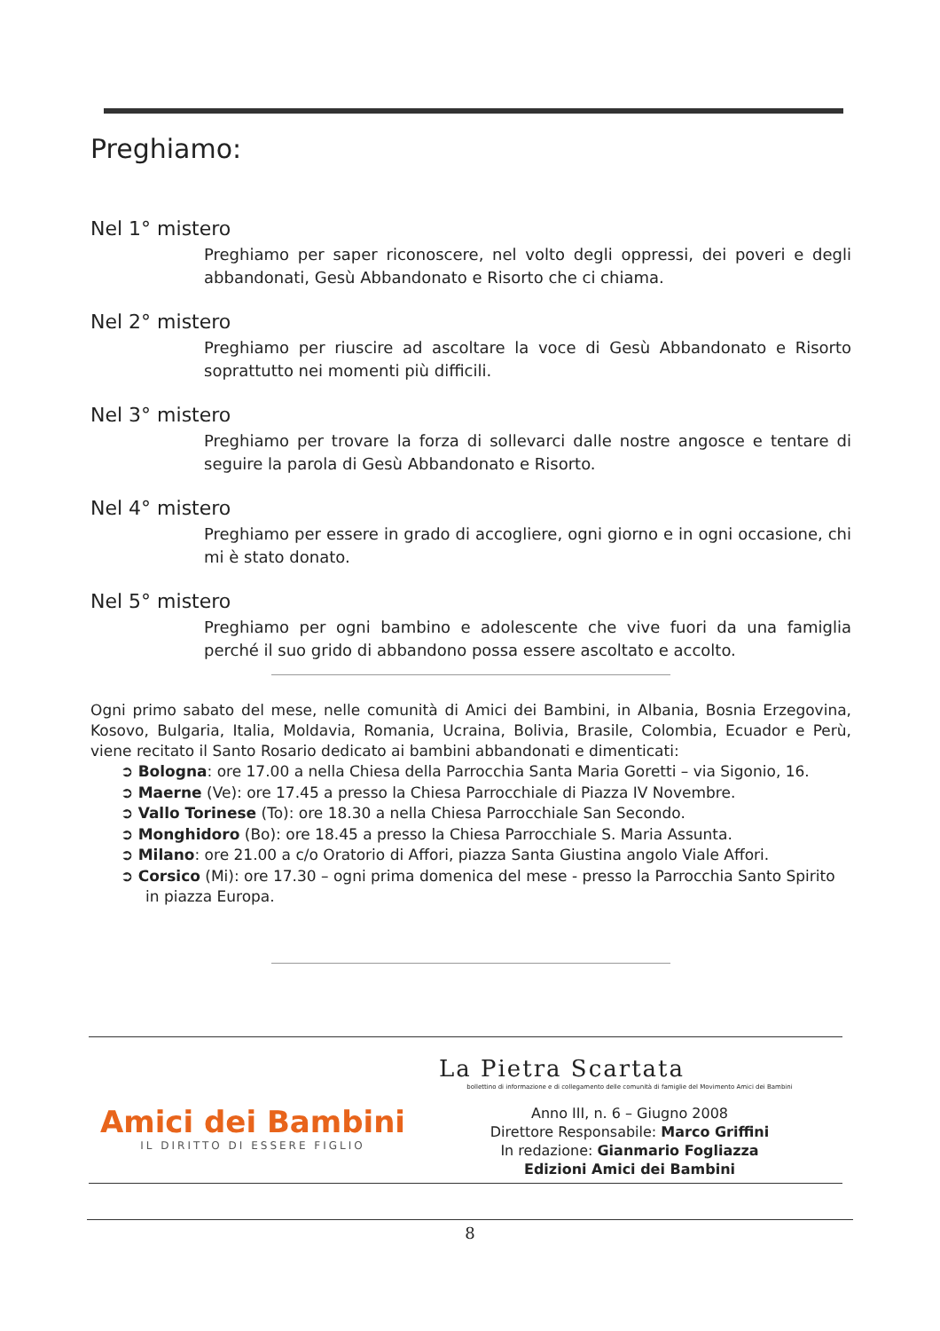Preghiamo:
Nel 1° mistero
Preghiamo per saper riconoscere, nel volto degli oppressi, dei poveri e degli abbandonati, Gesù Abbandonato e Risorto che ci chiama.
Nel 2° mistero
Preghiamo per riuscire ad ascoltare la voce di Gesù Abbandonato e Risorto soprattutto nei momenti più difficili.
Nel 3° mistero
Preghiamo per trovare la forza di sollevarci dalle nostre angosce e tentare di seguire la parola di Gesù Abbandonato e Risorto.
Nel 4° mistero
Preghiamo per essere in grado di accogliere, ogni giorno e in ogni occasione, chi mi è stato donato.
Nel 5° mistero
Preghiamo per ogni bambino e adolescente che vive fuori da una famiglia perché il suo grido di abbandono possa essere ascoltato e accolto.
Ogni primo sabato del mese, nelle comunità di Amici dei Bambini, in Albania, Bosnia Erzegovina, Kosovo, Bulgaria, Italia, Moldavia, Romania, Ucraina, Bolivia, Brasile, Colombia, Ecuador e Perù, viene recitato il Santo Rosario dedicato ai bambini abbandonati e dimenticati:
➲ Bologna: ore 17.00 a nella Chiesa della Parrocchia Santa Maria Goretti – via Sigonio, 16.
➲ Maerne (Ve): ore 17.45 a presso la Chiesa Parrocchiale di Piazza IV Novembre.
➲ Vallo Torinese (To): ore 18.30 a nella Chiesa Parrocchiale San Secondo.
➲ Monghidoro (Bo): ore 18.45 a presso la Chiesa Parrocchiale S. Maria Assunta.
➲ Milano: ore 21.00 a c/o Oratorio di Affori, piazza Santa Giustina angolo Viale Affori.
➲ Corsico (Mi): ore 17.30 – ogni prima domenica del mese - presso la Parrocchia Santo Spirito in piazza Europa.
Amici dei Bambini
IL DIRITTO DI ESSERE FIGLIO
La Pietra Scartata
bollettino di informazione e di collegamento delle comunità di famiglie del Movimento Amici dei Bambini
Anno III, n. 6 – Giugno 2008
Direttore Responsabile: Marco Griffini
In redazione: Gianmario Fogliazza
Edizioni Amici dei Bambini
8